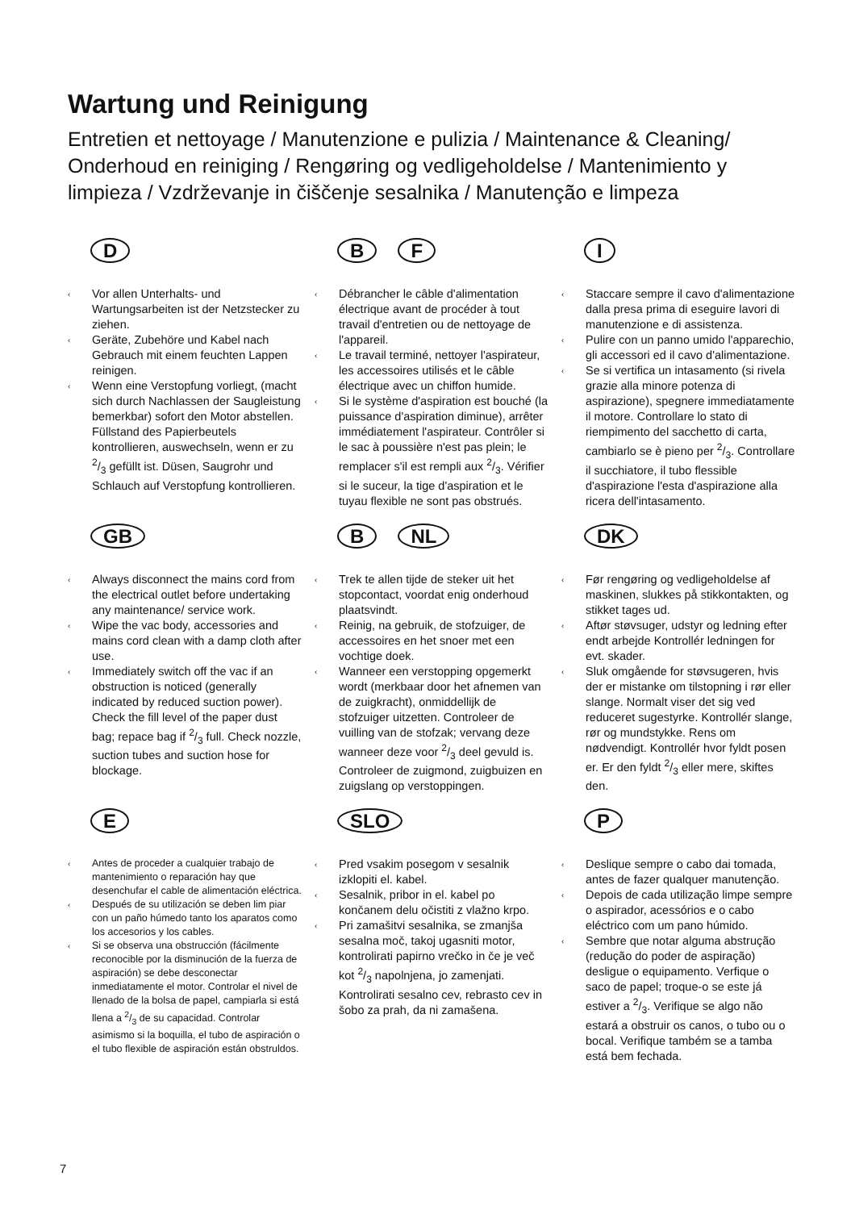Wartung und Reinigung
Entretien et nettoyage / Manutenzione e pulizia / Maintenance & Cleaning/ Onderhoud en reiniging / Rengøring og vedligeholdelse / Mantenimiento y limpieza / Vzdrževanje in čiščenje sesalnika / Manutenção e limpeza
D
‹ Vor allen Unterhalts- und Wartungsarbeiten ist der Netzstecker zu ziehen.
‹ Geräte, Zubehöre und Kabel nach Gebrauch mit einem feuchten Lappen reinigen.
‹ Wenn eine Verstopfung vorliegt, (macht sich durch Nachlassen der Saugleistung bemerkbar) sofort den Motor abstellen. Füllstand des Papierbeutels kontrollieren, auswechseln, wenn er zu 2/3 gefüllt ist. Düsen, Saugrohr und Schlauch auf Verstopfung kontrollieren.
B F
‹ Débrancher le câble d'alimentation électrique avant de procéder à tout travail d'entretien ou de nettoyage de l'appareil.
‹ Le travail terminé, nettoyer l'aspirateur, les accessoires utilisés et le câble électrique avec un chiffon humide.
‹ Si le système d'aspiration est bouché (la puissance d'aspiration diminue), arrêter immédiatement l'aspirateur. Contrôler si le sac à poussière n'est pas plein; le remplacer s'il est rempli aux 2/3. Vérifier si le suceur, la tige d'aspiration et le tuyau flexible ne sont pas obstrués.
I
‹ Staccare sempre il cavo d'alimentazione dalla presa prima di eseguire lavori di manutenzione e di assistenza.
‹ Pulire con un panno umido l'apparechio, gli accessori ed il cavo d'alimentazione.
‹ Se si vertifica un intasamento (si rivela grazie alla minore potenza di aspirazione), spegnere immediatamente il motore. Controllare lo stato di riempimento del sacchetto di carta, cambiarlo se è pieno per 2/3. Controllare il succhiatore, il tubo flessible d'aspirazione l'esta d'aspirazione alla ricera dell'intasamento.
GB
‹ Always disconnect the mains cord from the electrical outlet before undertaking any maintenance/ service work.
‹ Wipe the vac body, accessories and mains cord clean with a damp cloth after use.
‹ Immediately switch off the vac if an obstruction is noticed (generally indicated by reduced suction power). Check the fill level of the paper dust bag; repace bag if 2/3 full. Check nozzle, suction tubes and suction hose for blockage.
B NL
‹ Trek te allen tijde de steker uit het stopcontact, voordat enig onderhoud plaatsvindt.
‹ Reinig, na gebruik, de stofzuiger, de accessoires en het snoer met een vochtige doek.
‹ Wanneer een verstopping opgemerkt wordt (merkbaar door het afnemen van de zuigkracht), onmiddellijk de stofzuiger uitzetten. Controleer de vuilling van de stofzak; vervang deze wanneer deze voor 2/3 deel gevuld is. Controleer de zuigmond, zuigbuizen en zuigslang op verstoppingen.
DK
‹ Før rengøring og vedligeholdelse af maskinen, slukkes på stikkontakten, og stikket tages ud.
‹ Aftør støvsuger, udstyr og ledning efter endt arbejde Kontrollér ledningen for evt. skader.
‹ Sluk omgående for støvsugeren, hvis der er mistanke om tilstopning i rør eller slange. Normalt viser det sig ved reduceret sugestyrke. Kontrollér slange, rør og mundstykke. Rens om nødvendigt. Kontrollér hvor fyldt posen er. Er den fyldt 2/3 eller mere, skiftes den.
E
‹ Antes de proceder a cualquier trabajo de mantenimiento o reparación hay que desenchufar el cable de alimentación eléctrica.
‹ Después de su utilización se deben lim piar con un paño húmedo tanto los aparatos como los accesorios y los cables.
‹ Si se observa una obstrucción (fácilmente reconocible por la disminución de la fuerza de aspiración) se debe desconectar inmediatamente el motor. Controlar el nivel de llenado de la bolsa de papel, campiarla si está llena a 2/3 de su capacidad. Controlar asimismo si la boquilla, el tubo de aspiración o el tubo flexible de aspiración están obstruldos.
SLO
‹ Pred vsakim posegom v sesalnik izklopiti el. kabel.
‹ Sesalnik, pribor in el. kabel po končanem delu očistiti z vlažno krpo.
‹ Pri zamašitvi sesalnika, se zmanjša sesalna moč, takoj ugasniti motor, kontrolirati papirno vrečko in če je več kot 2/3 napolnjena, jo zamenjati. Kontrolirati sesalno cev, rebrasto cev in šobo za prah, da ni zamašena.
P
‹ Deslique sempre o cabo dai tomada, antes de fazer qualquer manutenção.
‹ Depois de cada utilização limpe sempre o aspirador, acessórios e o cabo eléctrico com um pano húmido.
‹ Sembre que notar alguma abstrução (redução do poder de aspiração) desligue o equipamento. Verfique o saco de papel; troque-o se este já estiver a 2/3. Verifique se algo não estará a obstruir os canos, o tubo ou o bocal. Verifique também se a tamba está bem fechada.
7